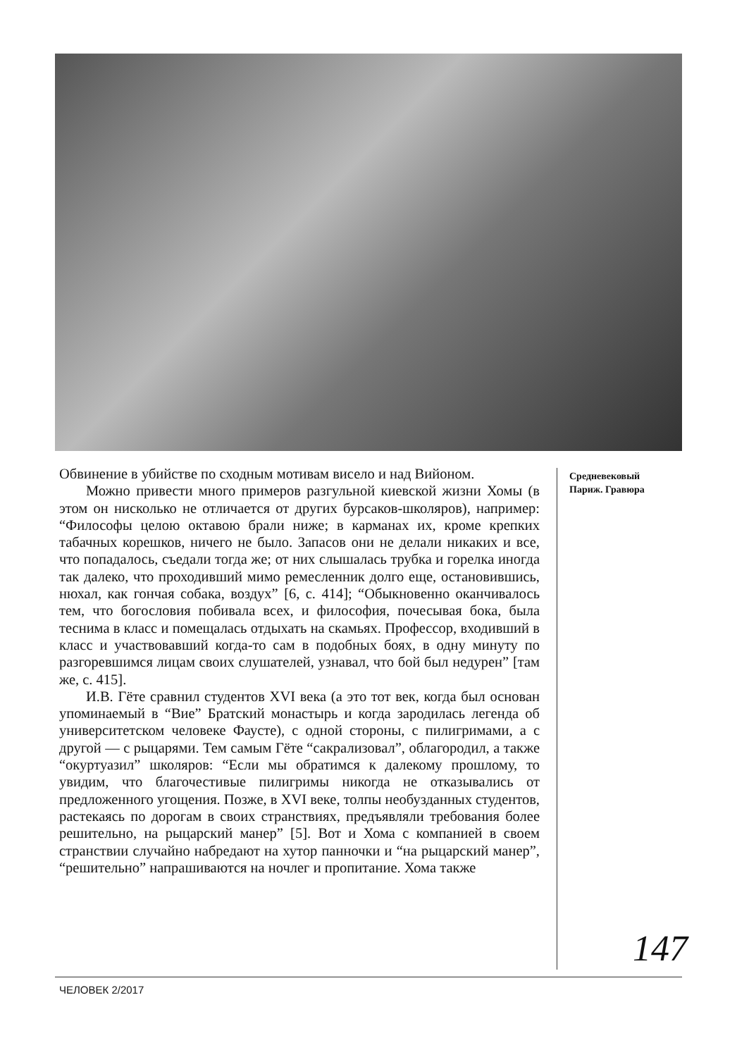Обвинение в убийстве по сходным мотивам висело и над Вийоном.
Можно привести много примеров разгульной киевской жизни Хомы (в этом он нисколько не отличается от других бурсаков-школяров), например: “Философы целою октавою брали ниже; в карманах их, кроме крепких табачных корешков, ничего не было. Запасов они не делали никаких и все, что попадалось, съедали тогда же; от них слышалась трубка и горелка иногда так далеко, что проходивший мимо ремесленник долго еще, остановившись, нюхал, как гончая собака, воздух” [6, с. 414]; “Обыкновенно оканчивалось тем, что богословия побивала всех, и философия, почесывая бока, была теснима в класс и помещалась отдыхать на скамьях. Профессор, входивший в класс и участвовавший когда-то сам в подобных боях, в одну минуту по разгоревшимся лицам своих слушателей, узнавал, что бой был недурен” [там же, с. 415].
И.В. Гёте сравнил студентов XVI века (а это тот век, когда был основан упоминаемый в “Вие” Братский монастырь и когда зародилась легенда об университетском человеке Фаусте), с одной стороны, с пилигримами, а с другой — с рыцарями. Тем самым Гёте “сакрализовал”, облагородил, а также “окуртуазил” школяров: “Если мы обратимся к далекому прошлому, то увидим, что благочестивые пилигримы никогда не отказывались от предложенного угощения. Позже, в XVI веке, толпы необузданных студентов, растекаясь по дорогам в своих странствиях, предъявляли требования более решительно, на рыцарский манер” [5]. Вот и Хома с компанией в своем странствии случайно набредают на хутор панночки и “на рыцарский манер”, “решительно” напрашиваются на ночлег и пропитание. Хома также
Средневековый
Париж. Гравюра
147
ЧЕЛОВЕК 2/2017